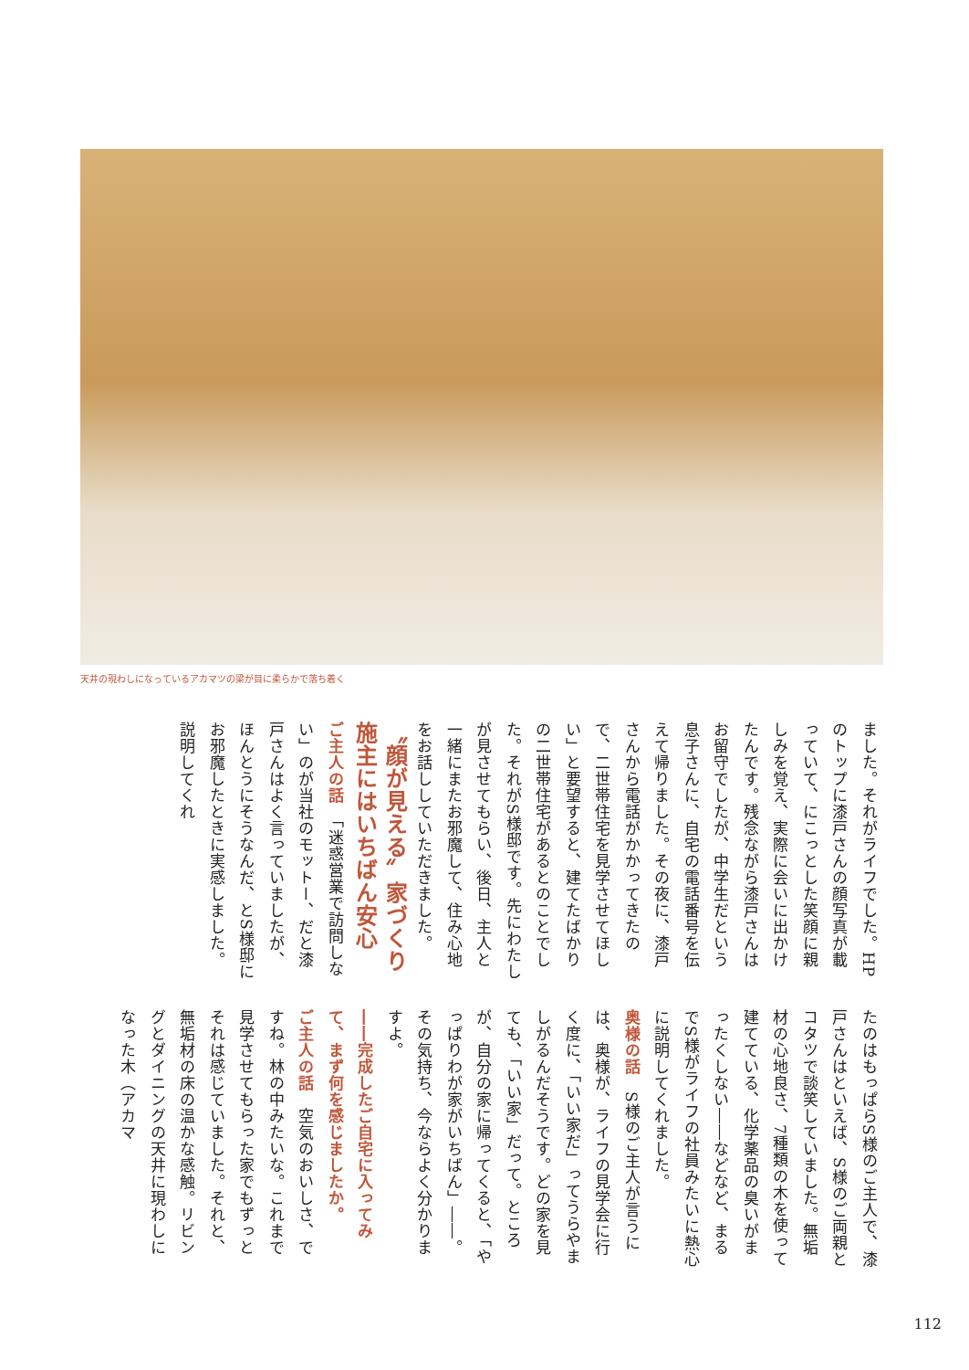天井の現わしになっているアカマツの梁が目に柔らかで落ち着く
ました。それがライフでした。HPのトップに漆戸さんの顔写真が載っていて、にこっとした笑顔に親しみを覚え、実際に会いに出かけたんです。残念ながら漆戸さんはお留守でしたが、中学生だという息子さんに、自宅の電話番号を伝えて帰りました。その夜に、漆戸さんから電話がかかってきたので、二世帯住宅を見学させてほしい」と要望すると、建てたばかりの二世帯住宅があるとのことでした。それがS様邸です。先にわたしが見させてもらい、後日、主人と一緒にまたお邪魔して、住み心地をお話ししていただきました。
〝顔が見える〟家づくり
施主にはいちばん安心
ご主人の話　「迷惑営業で訪問しない」のが当社のモットー、だと漆戸さんはよく言っていましたが、ほんとうにそうなんだ、とS様邸にお邪魔したときに実感しました。説明してくれ
たのはもっぱらS様のご主人で、漆戸さんはといえば、S様のご両親とコタツで談笑していました。無垢材の心地良さ、7種類の木を使って建てている、化学薬品の臭いがまったくしない――などなど、まるでS様がライフの社員みたいに熱心に説明してくれました。
奥様の話　S様のご主人が言うには、奥様が、ライフの見学会に行く度に、「いい家だ」ってうらやましがるんだそうです。どの家を見ても、「いい家」だって。ところが、自分の家に帰ってくると、「やっぱりわが家がいちばん」――。その気持ち、今ならよく分かりますよ。
――完成したご自宅に入ってみて、まず何を感じましたか。
ご主人の話　空気のおいしさ、ですね。林の中みたいな。これまで見学させてもらった家でもずっとそれは感じていました。それと、無垢材の床の温かな感触。リビングとダイニングの天井に現わしになった木（アカマ
112